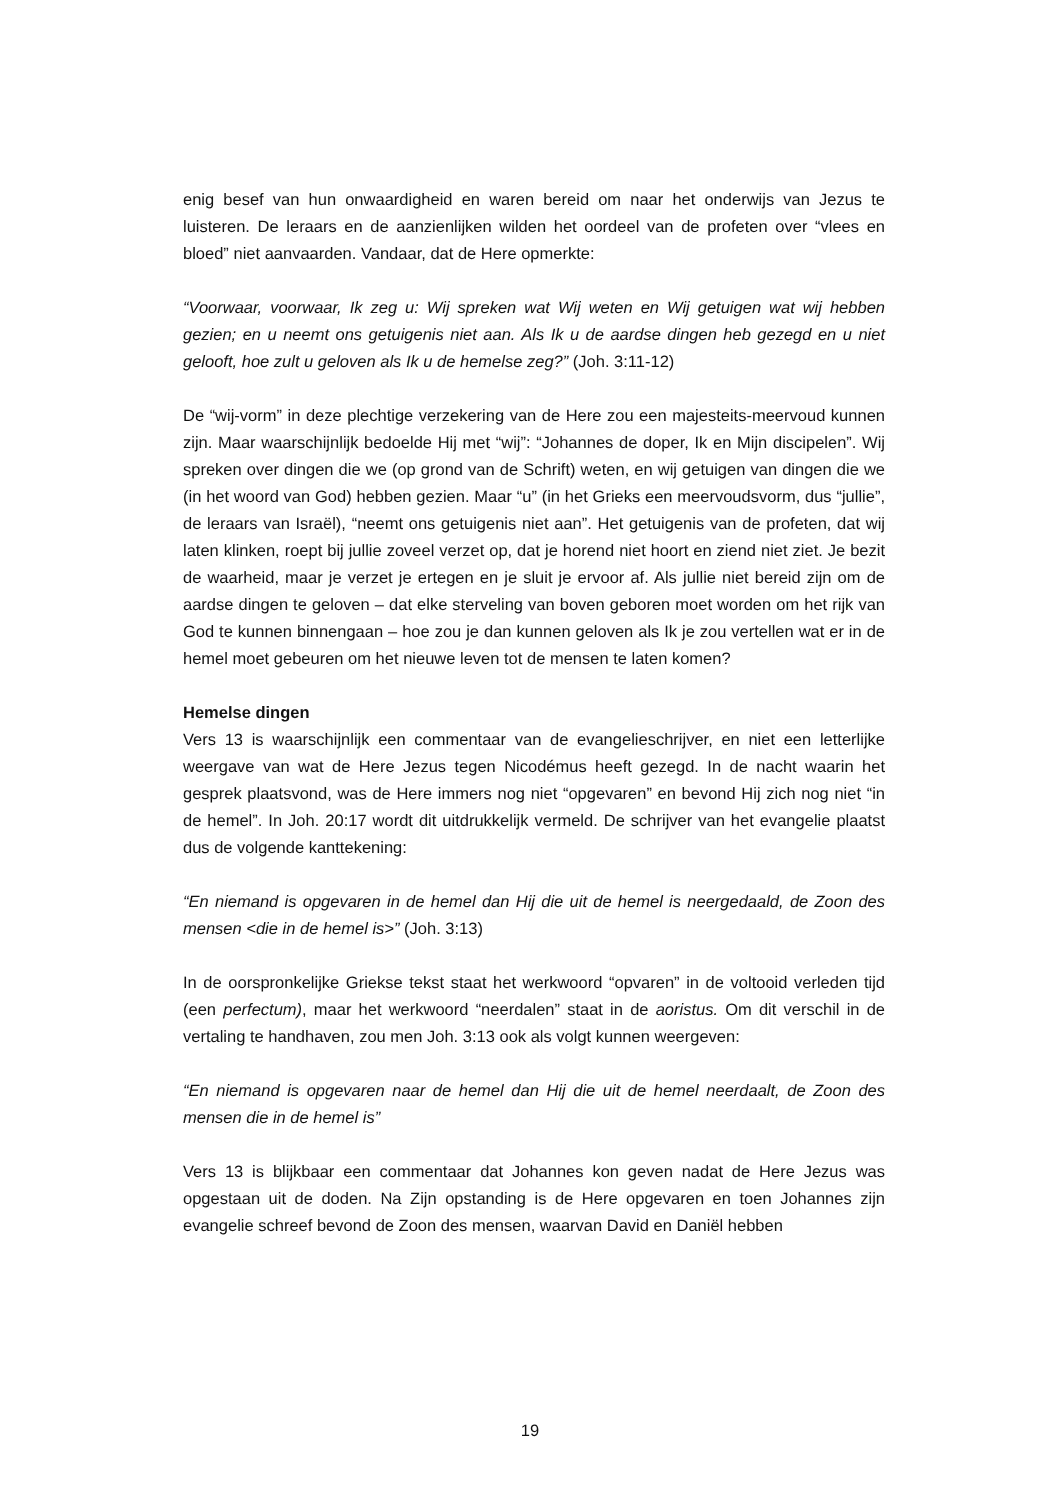enig besef van hun onwaardigheid en waren bereid om naar het onderwijs van Jezus te luisteren. De leraars en de aanzienlijken wilden het oordeel van de profeten over “vlees en bloed” niet aanvaarden. Vandaar, dat de Here opmerkte:
“Voorwaar, voorwaar, Ik zeg u: Wij spreken wat Wij weten en Wij getuigen wat wij hebben gezien; en u neemt ons getuigenis niet aan. Als Ik u de aardse dingen heb gezegd en u niet gelooft, hoe zult u geloven als Ik u de hemelse zeg?” (Joh. 3:11-12)
De “wij-vorm” in deze plechtige verzekering van de Here zou een majesteits-meervoud kunnen zijn. Maar waarschijnlijk bedoelde Hij met “wij”: “Johannes de doper, Ik en Mijn discipelen”. Wij spreken over dingen die we (op grond van de Schrift) weten, en wij getuigen van dingen die we (in het woord van God) hebben gezien. Maar “u” (in het Grieks een meervoudsvorm, dus “jullie”, de leraars van Israël), “neemt ons getuigenis niet aan”. Het getuigenis van de profeten, dat wij laten klinken, roept bij jullie zoveel verzet op, dat je horend niet hoort en ziend niet ziet. Je bezit de waarheid, maar je verzet je ertegen en je sluit je ervoor af. Als jullie niet bereid zijn om de aardse dingen te geloven – dat elke sterveling van boven geboren moet worden om het rijk van God te kunnen binnengaan – hoe zou je dan kunnen geloven als Ik je zou vertellen wat er in de hemel moet gebeuren om het nieuwe leven tot de mensen te laten komen?
Hemelse dingen
Vers 13 is waarschijnlijk een commentaar van de evangelieschrijver, en niet een letterlijke weergave van wat de Here Jezus tegen Nicodémus heeft gezegd. In de nacht waarin het gesprek plaatsvond, was de Here immers nog niet “opgevaren” en bevond Hij zich nog niet “in de hemel”. In Joh. 20:17 wordt dit uitdrukkelijk vermeld. De schrijver van het evangelie plaatst dus de volgende kanttekening:
“En niemand is opgevaren in de hemel dan Hij die uit de hemel is neergedaald, de Zoon des mensen <die in de hemel is>” (Joh. 3:13)
In de oorspronkelijke Griekse tekst staat het werkwoord “opvaren” in de voltooid verleden tijd (een perfectum), maar het werkwoord “neerdalen” staat in de aoristus. Om dit verschil in de vertaling te handhaven, zou men Joh. 3:13 ook als volgt kunnen weergeven:
“En niemand is opgevaren naar de hemel dan Hij die uit de hemel neerdaalt, de Zoon des mensen die in de hemel is”
Vers 13 is blijkbaar een commentaar dat Johannes kon geven nadat de Here Jezus was opgestaan uit de doden. Na Zijn opstanding is de Here opgevaren en toen Johannes zijn evangelie schreef bevond de Zoon des mensen, waarvan David en Daniël hebben
19